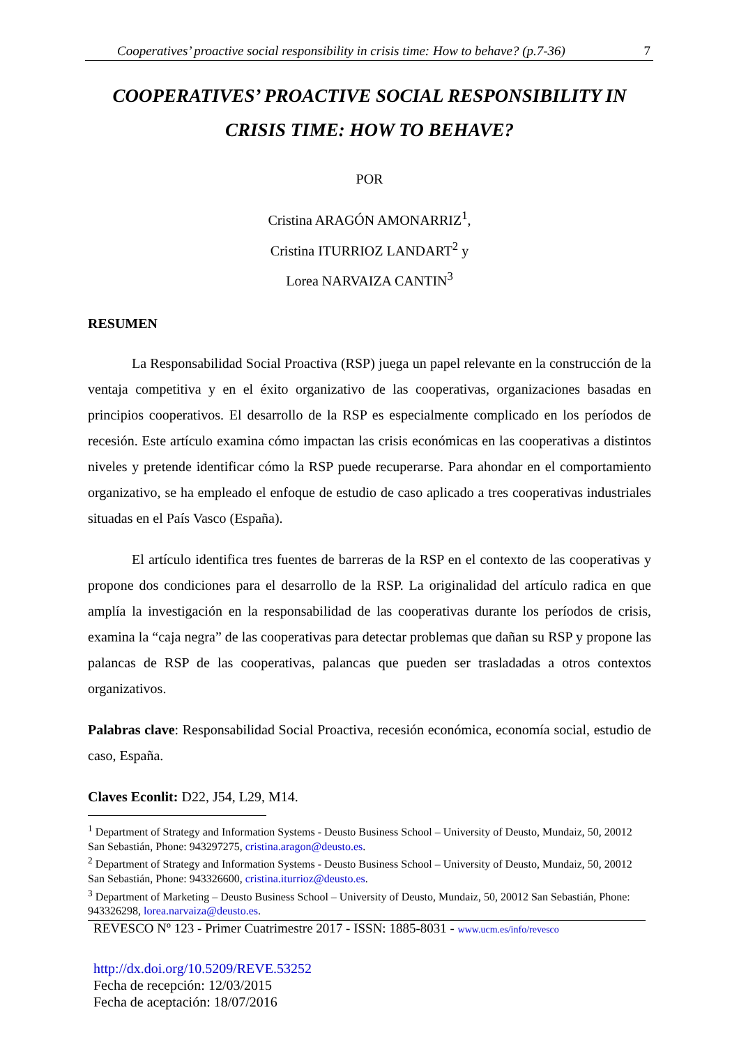Cooperatives’ proactive social responsibility in crisis time: How to behave? (p.7-36) 7
COOPERATIVES’ PROACTIVE SOCIAL RESPONSIBILITY IN CRISIS TIME: HOW TO BEHAVE?
POR
Cristina ARAGÓN AMONARRIZ<sup>1</sup>,
Cristina ITURRIOZ LANDART<sup>2</sup> y
Lorea NARVAIZA CANTIN<sup>3</sup>
RESUMEN
La Responsabilidad Social Proactiva (RSP) juega un papel relevante en la construcción de la ventaja competitiva y en el éxito organizativo de las cooperativas, organizaciones basadas en principios cooperativos. El desarrollo de la RSP es especialmente complicado en los períodos de recesión. Este artículo examina cómo impactan las crisis económicas en las cooperativas a distintos niveles y pretende identificar cómo la RSP puede recuperarse. Para ahondar en el comportamiento organizativo, se ha empleado el enfoque de estudio de caso aplicado a tres cooperativas industriales situadas en el País Vasco (España).
El artículo identifica tres fuentes de barreras de la RSP en el contexto de las cooperativas y propone dos condiciones para el desarrollo de la RSP. La originalidad del artículo radica en que amplía la investigación en la responsabilidad de las cooperativas durante los períodos de crisis, examina la “caja negra” de las cooperativas para detectar problemas que dañan su RSP y propone las palancas de RSP de las cooperativas, palancas que pueden ser trasladadas a otros contextos organizativos.
Palabras clave: Responsabilidad Social Proactiva, recesión económica, economía social, estudio de caso, España.
Claves Econlit: D22, J54, L29, M14.
<sup>1</sup> Department of Strategy and Information Systems - Deusto Business School – University of Deusto, Mundaiz, 50, 20012 San Sebastián, Phone: 943297275, cristina.aragon@deusto.es.
<sup>2</sup> Department of Strategy and Information Systems - Deusto Business School – University of Deusto, Mundaiz, 50, 20012 San Sebastián, Phone: 943326600, cristina.iturrioz@deusto.es.
<sup>3</sup> Department of Marketing – Deusto Business School – University of Deusto, Mundaiz, 50, 20012 San Sebastián, Phone: 943326298, lorea.narvaiza@deusto.es.
REVESCO Nº 123 - Primer Cuatrimestre 2017 - ISSN: 1885-8031 - www.ucm.es/info/revesco
http://dx.doi.org/10.5209/REVE.53252
Fecha de recepción: 12/03/2015
Fecha de aceptación: 18/07/2016